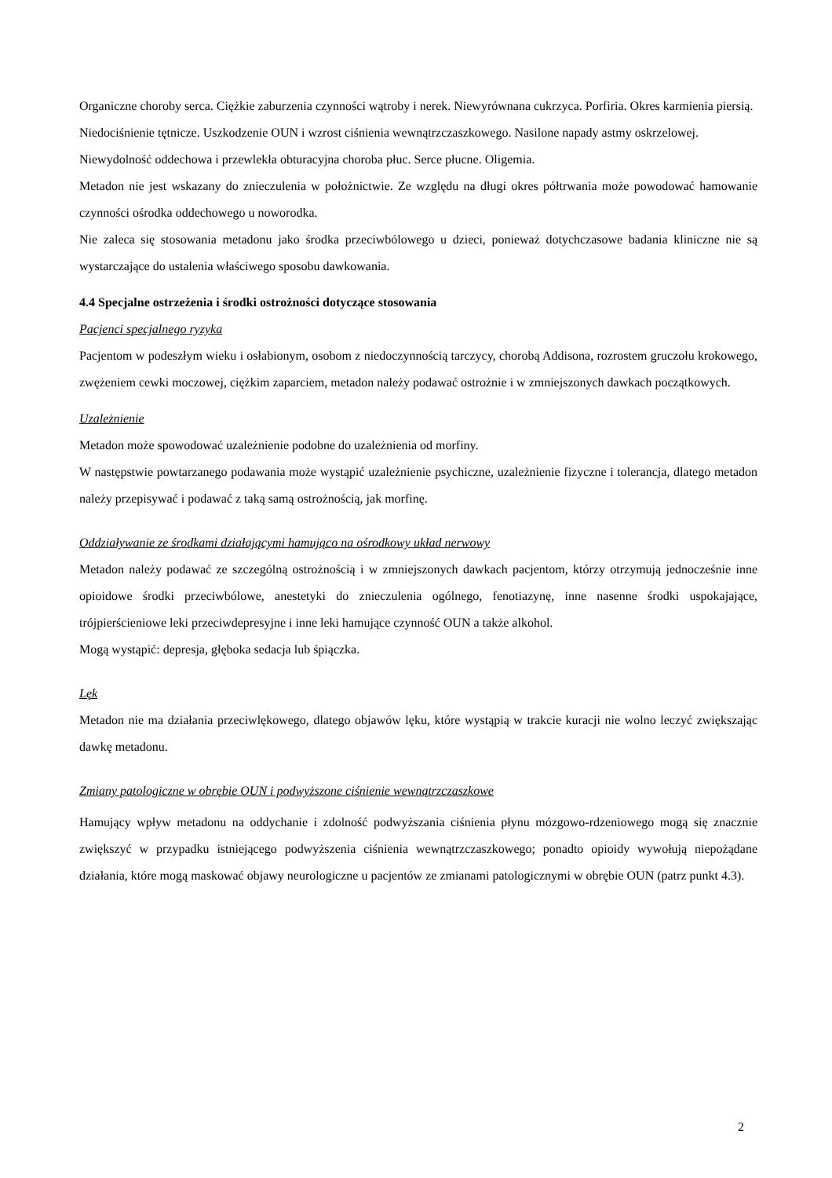Organiczne choroby serca. Ciężkie zaburzenia czynności wątroby i nerek. Niewyrównana cukrzyca. Porfiria. Okres karmienia piersią. Niedociśnienie tętnicze. Uszkodzenie OUN i wzrost ciśnienia wewnątrzczaszkowego. Nasilone napady astmy oskrzelowej. Niewydolność oddechowa i przewlekła obturacyjna choroba płuc. Serce płucne. Oligemia.
Metadon nie jest wskazany do znieczulenia w położnictwie. Ze względu na długi okres półtrwania może powodować hamowanie czynności ośrodka oddechowego u noworodka.
Nie zaleca się stosowania metadonu jako środka przeciwbólowego u dzieci, ponieważ dotychczasowe badania kliniczne nie są wystarczające do ustalenia właściwego sposobu dawkowania.
4.4 Specjalne ostrzeżenia i środki ostrożności dotyczące stosowania
Pacjenci specjalnego ryzyka
Pacjentom w podeszłym wieku i osłabionym, osobom z niedoczynnością tarczycy, chorobą Addisona, rozrostem gruczołu krokowego, zwężeniem cewki moczowej, ciężkim zaparciem, metadon należy podawać ostrożnie i w zmniejszonych dawkach początkowych.
Uzależnienie
Metadon może spowodować uzależnienie podobne do uzależnienia od morfiny.
W następstwie powtarzanego podawania może wystąpić uzależnienie psychiczne, uzależnienie fizyczne i tolerancja, dlatego metadon należy przepisywać i podawać z taką samą ostrożnością, jak morfinę.
Oddziaływanie ze środkami działającymi hamująco na ośrodkowy układ nerwowy
Metadon należy podawać ze szczególną ostrożnością i w zmniejszonych dawkach pacjentom, którzy otrzymują jednocześnie inne opioidowe środki przeciwbólowe, anestetyki do znieczulenia ogólnego, fenotiazynę, inne nasenne środki uspokajające, trójpierścieniowe leki przeciwdepresyjne i inne leki hamujące czynność OUN a także alkohol.
Mogą wystąpić: depresja, głęboka sedacja lub śpiączka.
Lęk
Metadon nie ma działania przeciwlękowego, dlatego objawów lęku, które wystąpią w trakcie kuracji nie wolno leczyć zwiększając dawkę metadonu.
Zmiany patologiczne w obrębie OUN i podwyższone ciśnienie wewnątrzczaszkowe
Hamujący wpływ metadonu na oddychanie i zdolność podwyższania ciśnienia płynu mózgowo-rdzeniowego mogą się znacznie zwiększyć w przypadku istniejącego podwyższenia ciśnienia wewnątrzczaszkowego; ponadto opioidy wywołują niepożądane działania, które mogą maskować objawy neurologiczne u pacjentów ze zmianami patologicznymi w obrębie OUN (patrz punkt 4.3).
2